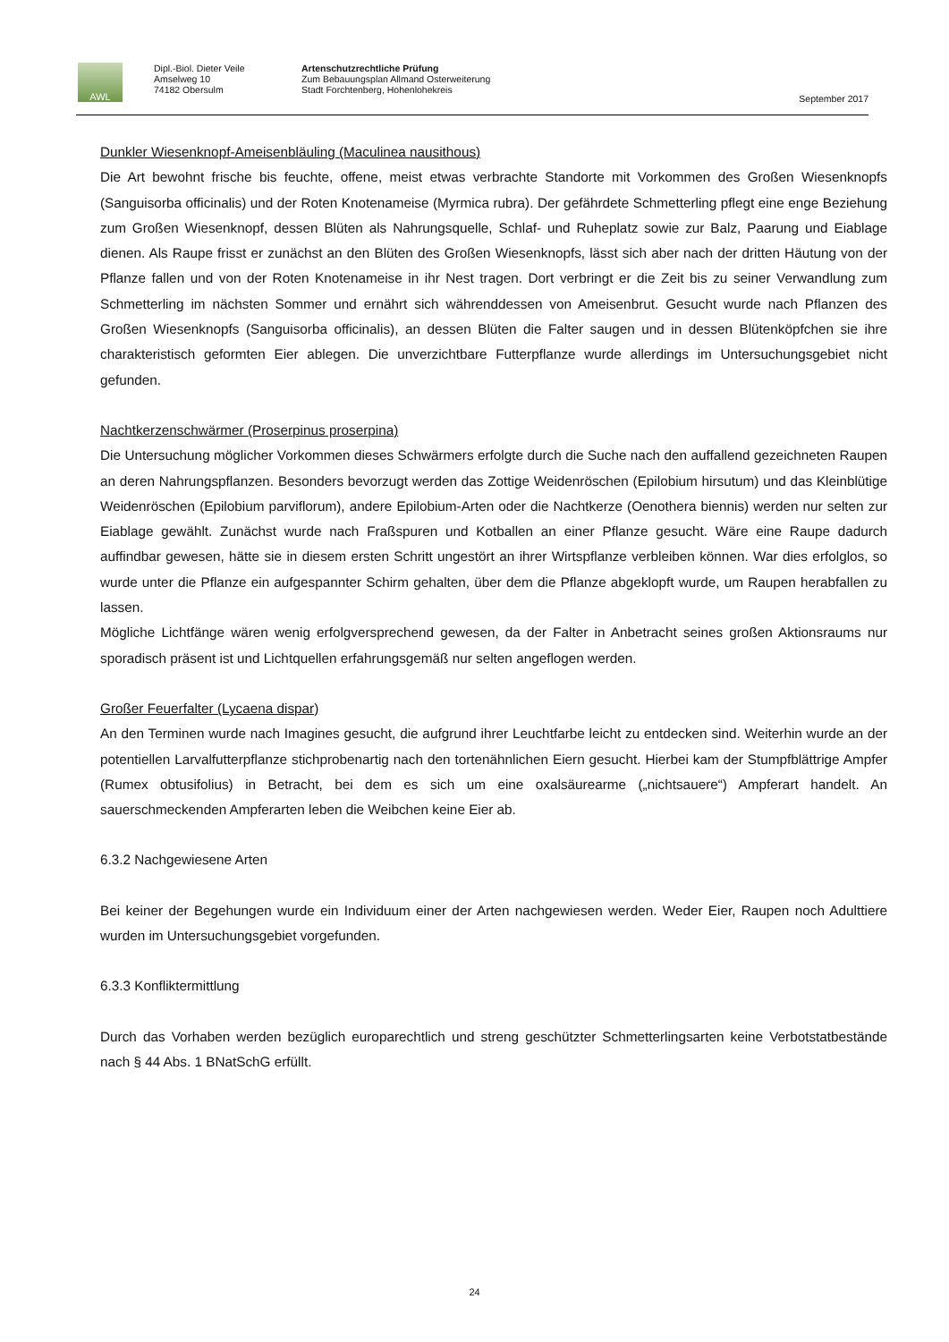AWL
Dipl.-Biol. Dieter Veile
Amselweg 10
74182 Obersulm
Artenschutzrechtliche Prüfung
Zum Bebauungsplan Allmand Osterweiterung
Stadt Forchtenberg, Hohenlohekreis
September 2017
Dunkler Wiesenknopf-Ameisenbläuling (Maculinea nausithous)
Die Art bewohnt frische bis feuchte, offene, meist etwas verbrachte Standorte mit Vorkommen des Großen Wiesenknopfs (Sanguisorba officinalis) und der Roten Knotenameise (Myrmica rubra). Der gefährdete Schmetterling pflegt eine enge Beziehung zum Großen Wiesenknopf, dessen Blüten als Nahrungsquelle, Schlaf- und Ruheplatz sowie zur Balz, Paarung und Eiablage dienen. Als Raupe frisst er zunächst an den Blüten des Großen Wiesenknopfs, lässt sich aber nach der dritten Häutung von der Pflanze fallen und von der Roten Knotenameise in ihr Nest tragen. Dort verbringt er die Zeit bis zu seiner Verwandlung zum Schmetterling im nächsten Sommer und ernährt sich währenddessen von Ameisenbrut. Gesucht wurde nach Pflanzen des Großen Wiesenknopfs (Sanguisorba officinalis), an dessen Blüten die Falter saugen und in dessen Blütenköpfchen sie ihre charakteristisch geformten Eier ablegen. Die unverzichtbare Futterpflanze wurde allerdings im Untersuchungsgebiet nicht gefunden.
Nachtkerzenschwärmer (Proserpinus proserpina)
Die Untersuchung möglicher Vorkommen dieses Schwärmers erfolgte durch die Suche nach den auffallend gezeichneten Raupen an deren Nahrungspflanzen. Besonders bevorzugt werden das Zottige Weidenröschen (Epilobium hirsutum) und das Kleinblütige Weidenröschen (Epilobium parviflorum), andere Epilobium-Arten oder die Nachtkerze (Oenothera biennis) werden nur selten zur Eiablage gewählt. Zunächst wurde nach Fraßspuren und Kotballen an einer Pflanze gesucht. Wäre eine Raupe dadurch auffindbar gewesen, hätte sie in diesem ersten Schritt ungestört an ihrer Wirtspflanze verbleiben können. War dies erfolglos, so wurde unter die Pflanze ein aufgespannter Schirm gehalten, über dem die Pflanze abgeklopft wurde, um Raupen herabfallen zu lassen.
Mögliche Lichtfänge wären wenig erfolgversprechend gewesen, da der Falter in Anbetracht seines großen Aktionsraums nur sporadisch präsent ist und Lichtquellen erfahrungsgemäß nur selten angeflogen werden.
Großer Feuerfalter (Lycaena dispar)
An den Terminen wurde nach Imagines gesucht, die aufgrund ihrer Leuchtfarbe leicht zu entdecken sind. Weiterhin wurde an der potentiellen Larvalfutterpflanze stichprobenartig nach den tortenähnlichen Eiern gesucht. Hierbei kam der Stumpfblättrige Ampfer (Rumex obtusifolius) in Betracht, bei dem es sich um eine oxalsäurearme („nichtsauere“) Ampferart handelt. An sauerschmeckenden Ampferarten leben die Weibchen keine Eier ab.
6.3.2 Nachgewiesene Arten
Bei keiner der Begehungen wurde ein Individuum einer der Arten nachgewiesen werden. Weder Eier, Raupen noch Adulttiere wurden im Untersuchungsgebiet vorgefunden.
6.3.3 Konfliktermittlung
Durch das Vorhaben werden bezüglich europarechtlich und streng geschützter Schmetterlingsarten keine Verbotstatbestände nach § 44 Abs. 1 BNatSchG erfüllt.
24